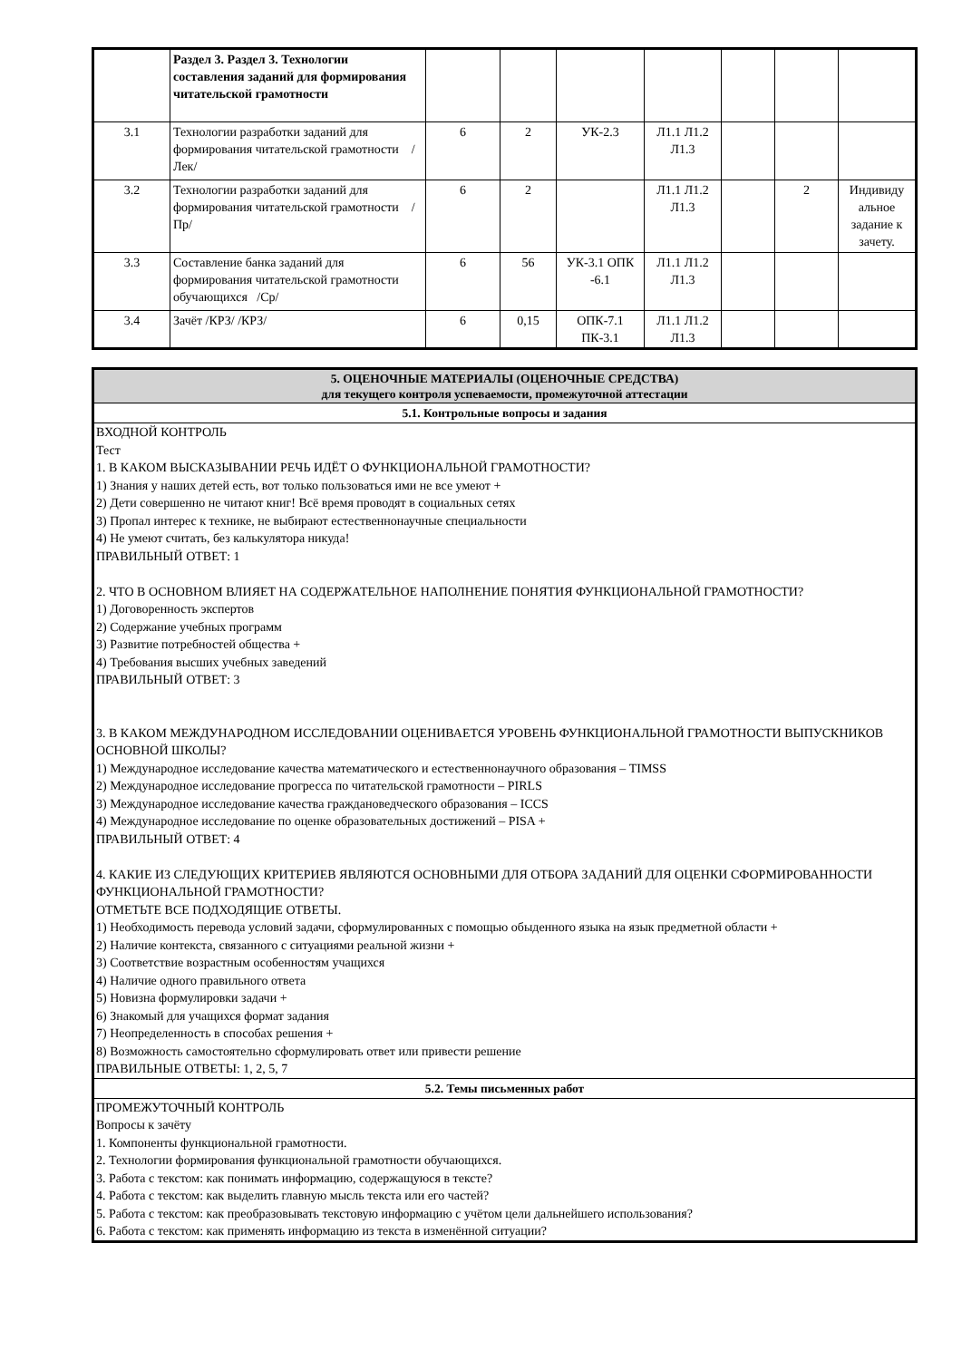| | Раздел 3. Раздел 3. Технологии составления заданий для формирования читательской грамотности | | | | | | | |
| 3.1 | Технологии разработки заданий для формирования читательской грамотности /Лек/ | 6 | 2 | УК-2.3 | Л1.1 Л1.2 Л1.3 | | | |
| 3.2 | Технологии разработки заданий для формирования читательской грамотности /Пр/ | 6 | 2 | | Л1.1 Л1.2 Л1.3 | | 2 | Индивиду альное задание к зачету. |
| 3.3 | Составление банка заданий для формирования читательской грамотности обучающихся /Ср/ | 6 | 56 | УК-3.1 ОПК -6.1 | Л1.1 Л1.2 Л1.3 | | | |
| 3.4 | Зачёт /КРЗ/ /КРЗ/ | 6 | 0,15 | ОПК-7.1 ПК-3.1 | Л1.1 Л1.2 Л1.3 | | | |
| 5. ОЦЕНОЧНЫЕ МАТЕРИАЛЫ (ОЦЕНОЧНЫЕ СРЕДСТВА) для текущего контроля успеваемости, промежуточной аттестации |
| 5.1. Контрольные вопросы и задания |
| ВХОДНОЙ КОНТРОЛЬ Тест 1. В КАКОМ ВЫСКАЗЫВАНИИ РЕЧЬ ИДЁТ О ФУНКЦИОНАЛЬНОЙ ГРАМОТНОСТИ? 1) Знания у наших детей есть, вот только пользоваться ими не все умеют + 2) Дети совершенно не читают книг! Всё время проводят в социальных сетях 3) Пропал интерес к технике, не выбирают естественнонаучные специальности 4) Не умеют считать, без калькулятора никуда! ПРАВИЛЬНЫЙ ОТВЕТ: 1 2. ЧТО В ОСНОВНОМ ВЛИЯЕТ НА СОДЕРЖАТЕЛЬНОЕ НАПОЛНЕНИЕ ПОНЯТИЯ ФУНКЦИОНАЛЬНОЙ ГРАМОТНОСТИ? 1) Договоренность экспертов 2) Содержание учебных программ 3) Развитие потребностей общества + 4) Требования высших учебных заведений ПРАВИЛЬНЫЙ ОТВЕТ: 3 3. В КАКОМ МЕЖДУНАРОДНОМ ИССЛЕДОВАНИИ ОЦЕНИВАЕТСЯ УРОВЕНЬ ФУНКЦИОНАЛЬНОЙ ГРАМОТНОСТИ ВЫПУСКНИКОВ ОСНОВНОЙ ШКОЛЫ? 1) Международное исследование качества математического и естественнонаучного образования – TIMSS 2) Международное исследование прогресса по читательской грамотности – PIRLS 3) Международное исследование качества граждановедческого образования – ICCS 4) Международное исследование по оценке образовательных достижений – PISA + ПРАВИЛЬНЫЙ ОТВЕТ: 4 4. КАКИЕ ИЗ СЛЕДУЮЩИХ КРИТЕРИЕВ ЯВЛЯЮТСЯ ОСНОВНЫМИ ДЛЯ ОТБОРА ЗАДАНИЙ ДЛЯ ОЦЕНКИ СФОРМИРОВАННОСТИ ФУНКЦИОНАЛЬНОЙ ГРАМОТНОСТИ? ОТМЕТЬТЕ ВСЕ ПОДХОДЯЩИЕ ОТВЕТЫ. 1) Необходимость перевода условий задачи, сформулированных с помощью обыденного языка на язык предметной области + 2) Наличие контекста, связанного с ситуациями реальной жизни + 3) Соответствие возрастным особенностям учащихся 4) Наличие одного правильного ответа 5) Новизна формулировки задачи + 6) Знакомый для учащихся формат задания 7) Неопределенность в способах решения + 8) Возможность самостоятельно сформулировать ответ или привести решение ПРАВИЛЬНЫЕ ОТВЕТЫ: 1, 2, 5, 7 |
| 5.2. Темы письменных работ |
| ПРОМЕЖУТОЧНЫЙ КОНТРОЛЬ Вопросы к зачёту 1. Компоненты функциональной грамотности. 2. Технологии формирования функциональной грамотности обучающихся. 3. Работа с текстом: как понимать информацию, содержащуюся в тексте? 4. Работа с текстом: как выделить главную мысль текста или его частей? 5. Работа с текстом: как преобразовывать текстовую информацию с учётом цели дальнейшего использования? 6. Работа с текстом: как применять информацию из текста в изменённой ситуации? |